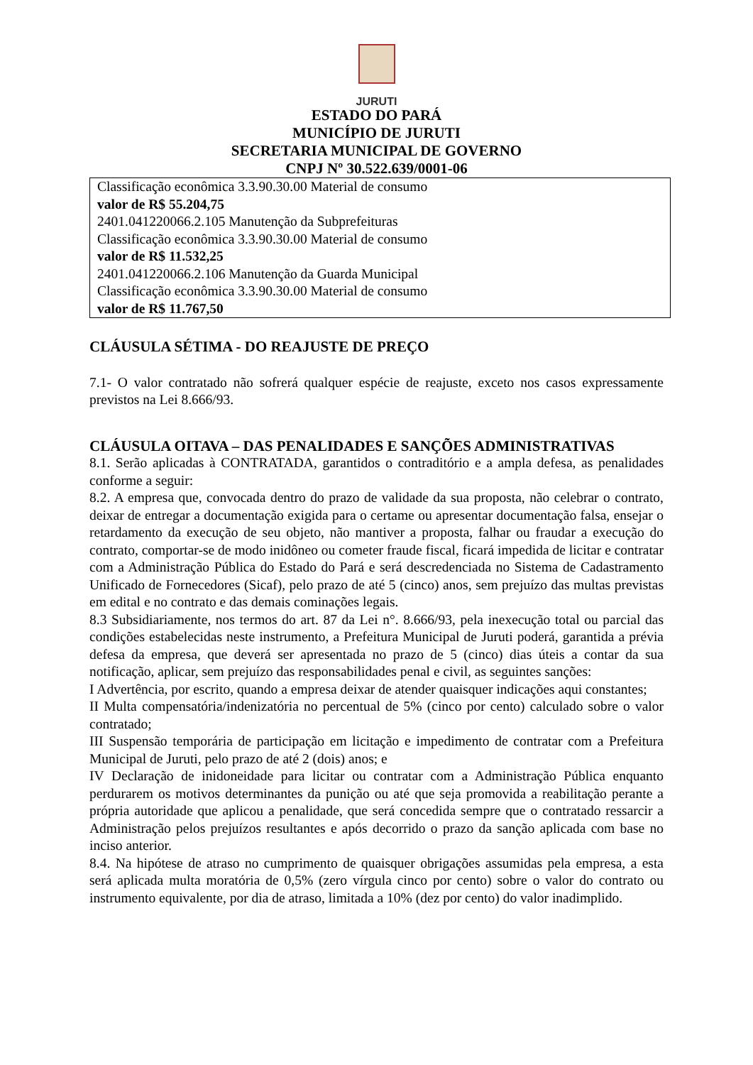JURUTI
ESTADO DO PARÁ
MUNICÍPIO DE JURUTI
SECRETARIA MUNICIPAL DE GOVERNO
CNPJ Nº 30.522.639/0001-06
Classificação econômica 3.3.90.30.00 Material de consumo
valor de R$ 55.204,75
2401.041220066.2.105 Manutenção da Subprefeituras
Classificação econômica 3.3.90.30.00 Material de consumo
valor de R$ 11.532,25
2401.041220066.2.106 Manutenção da Guarda Municipal
Classificação econômica 3.3.90.30.00 Material de consumo
valor de R$ 11.767,50
CLÁUSULA SÉTIMA - DO REAJUSTE DE PREÇO
7.1- O valor contratado não sofrerá qualquer espécie de reajuste, exceto nos casos expressamente previstos na Lei 8.666/93.
CLÁUSULA OITAVA – DAS PENALIDADES E SANÇÕES ADMINISTRATIVAS
8.1. Serão aplicadas à CONTRATADA, garantidos o contraditório e a ampla defesa, as penalidades conforme a seguir:
8.2. A empresa que, convocada dentro do prazo de validade da sua proposta, não celebrar o contrato, deixar de entregar a documentação exigida para o certame ou apresentar documentação falsa, ensejar o retardamento da execução de seu objeto, não mantiver a proposta, falhar ou fraudar a execução do contrato, comportar-se de modo inidôneo ou cometer fraude fiscal, ficará impedida de licitar e contratar com a Administração Pública do Estado do Pará e será descredenciada no Sistema de Cadastramento Unificado de Fornecedores (Sicaf), pelo prazo de até 5 (cinco) anos, sem prejuízo das multas previstas em edital e no contrato e das demais cominações legais.
8.3 Subsidiariamente, nos termos do art. 87 da Lei n°. 8.666/93, pela inexecução total ou parcial das condições estabelecidas neste instrumento, a Prefeitura Municipal de Juruti poderá, garantida a prévia defesa da empresa, que deverá ser apresentada no prazo de 5 (cinco) dias úteis a contar da sua notificação, aplicar, sem prejuízo das responsabilidades penal e civil, as seguintes sanções:
I Advertência, por escrito, quando a empresa deixar de atender quaisquer indicações aqui constantes;
II Multa compensatória/indenizatória no percentual de 5% (cinco por cento) calculado sobre o valor contratado;
III Suspensão temporária de participação em licitação e impedimento de contratar com a Prefeitura Municipal de Juruti, pelo prazo de até 2 (dois) anos; e
IV Declaração de inidoneidade para licitar ou contratar com a Administração Pública enquanto perdurarem os motivos determinantes da punição ou até que seja promovida a reabilitação perante a própria autoridade que aplicou a penalidade, que será concedida sempre que o contratado ressarcir a Administração pelos prejuízos resultantes e após decorrido o prazo da sanção aplicada com base no inciso anterior.
8.4. Na hipótese de atraso no cumprimento de quaisquer obrigações assumidas pela empresa, a esta será aplicada multa moratória de 0,5% (zero vírgula cinco por cento) sobre o valor do contrato ou instrumento equivalente, por dia de atraso, limitada a 10% (dez por cento) do valor inadimplido.